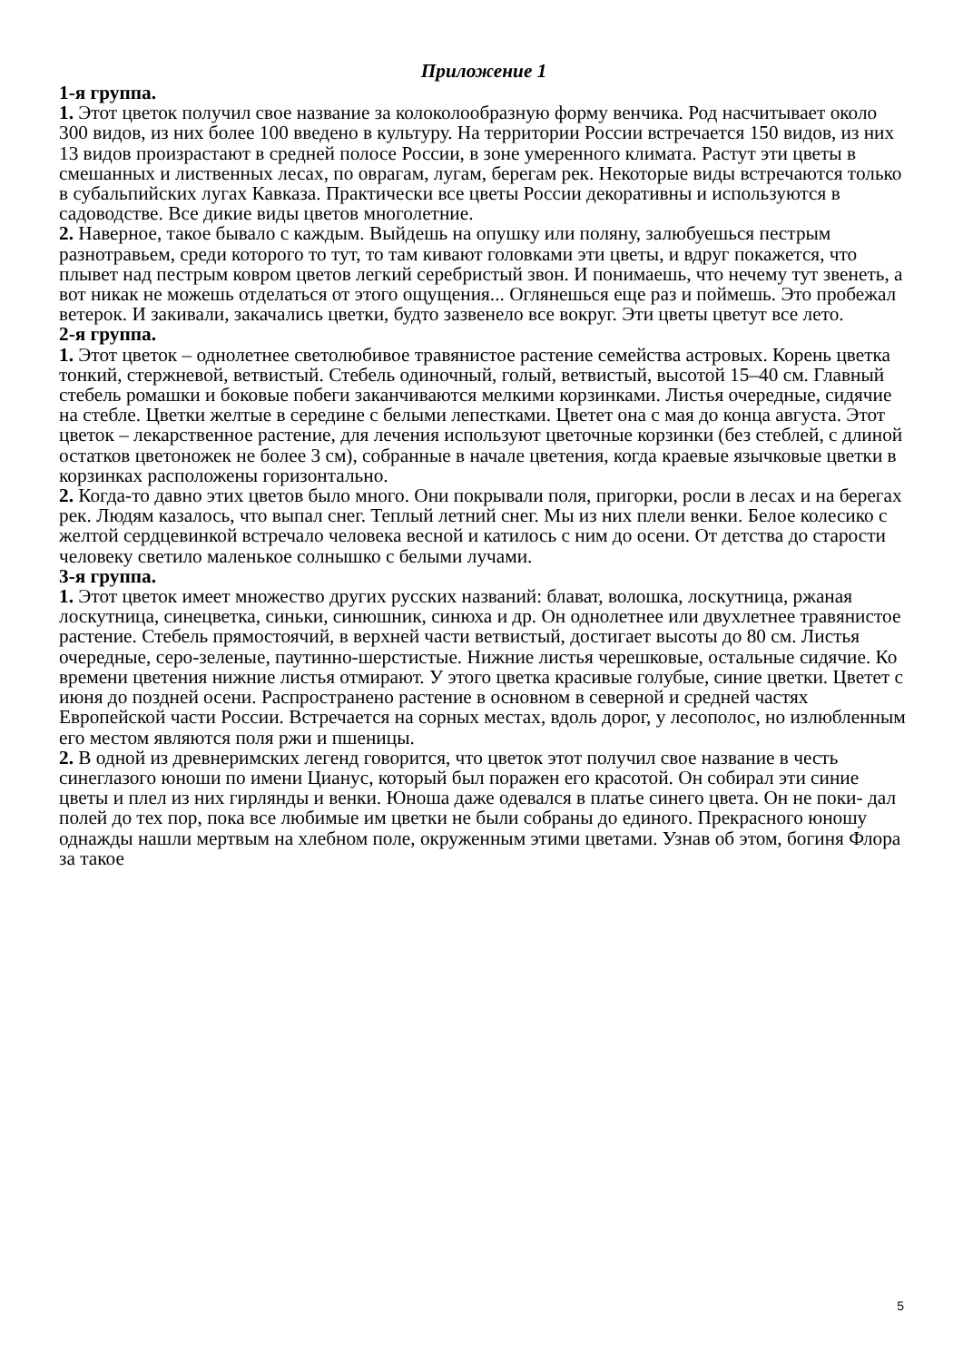Приложение 1
1-я группа.
1. Этот цветок получил свое название за колоколообразную форму венчика. Род насчитывает около 300 видов, из них более 100 введено в культуру. На территории России встречается 150 видов, из них 13 видов произрастают в средней полосе России, в зоне умеренного климата. Растут эти цветы в смешанных и лиственных лесах, по оврагам, лугам, берегам рек. Некоторые виды встречаются только в субальпийских лугах Кавказа. Практически все цветы России декоративны и используются в садоводстве. Все дикие виды цветов многолетние.
2. Наверное, такое бывало с каждым. Выйдешь на опушку или поляну, залюбуешься пестрым разнотравьем, среди которого то тут, то там кивают головками эти цветы, и вдруг покажется, что плывет над пестрым ковром цветов легкий серебристый звон. И понимаешь, что нечему тут звенеть, а вот никак не можешь отделаться от этого ощущения... Оглянешься еще раз и поймешь. Это пробежал ветерок. И закивали, закачались цветки, будто зазвенело все вокруг. Эти цветы цветут все лето.
2-я группа.
1. Этот цветок – однолетнее светолюбивое травянистое растение семейства астровых. Корень цветка тонкий, стержневой, ветвистый. Стебель одиночный, голый, ветвистый, высотой 15–40 см. Главный стебель ромашки и боковые побеги заканчиваются мелкими корзинками. Листья очередные, сидячие на стебле. Цветки желтые в середине с белыми лепестками. Цветет она с мая до конца августа. Этот цветок – лекарственное растение, для лечения используют цветочные корзинки (без стеблей, с длиной остатков цветоножек не более 3 см), собранные в начале цветения, когда краевые язычковые цветки в корзинках расположены горизонтально.
2. Когда-то давно этих цветов было много. Они покрывали поля, пригорки, росли в лесах и на берегах рек. Людям казалось, что выпал снег. Теплый летний снег. Мы из них плели венки. Белое колесико с желтой сердцевинкой встречало человека весной и катилось с ним до осени. От детства до старости человеку светило маленькое солнышко с белыми лучами.
3-я группа.
1. Этот цветок имеет множество других русских названий: блават, волошка, лоскутница, ржаная лоскутница, синецветка, синьки, синюшник, синюха и др. Он однолетнее или двухлетнее травянистое растение. Стебель прямостоячий, в верхней части ветвистый, достигает высоты до 80 см. Листья очередные, серо-зеленые, паутинно-шерстистые. Нижние листья черешковые, остальные сидячие. Ко времени цветения нижние листья отмирают. У этого цветка красивые голубые, синие цветки. Цветет с июня до поздней осени. Распространено растение в основном в северной и средней частях Европейской части России. Встречается на сорных местах, вдоль дорог, у лесополос, но излюбленным его местом являются поля ржи и пшеницы.
2. В одной из древнеримских легенд говорится, что цветок этот получил свое название в честь синеглазого юноши по имени Цианус, который был поражен его красотой. Он собирал эти синие цветы и плел из них гирлянды и венки. Юноша даже одевался в платье синего цвета. Он не поки- дал полей до тех пор, пока все любимые им цветки не были собраны до единого. Прекрасного юношу однажды нашли мертвым на хлебном поле, окруженным этими цветами. Узнав об этом, богиня Флора за такое
5